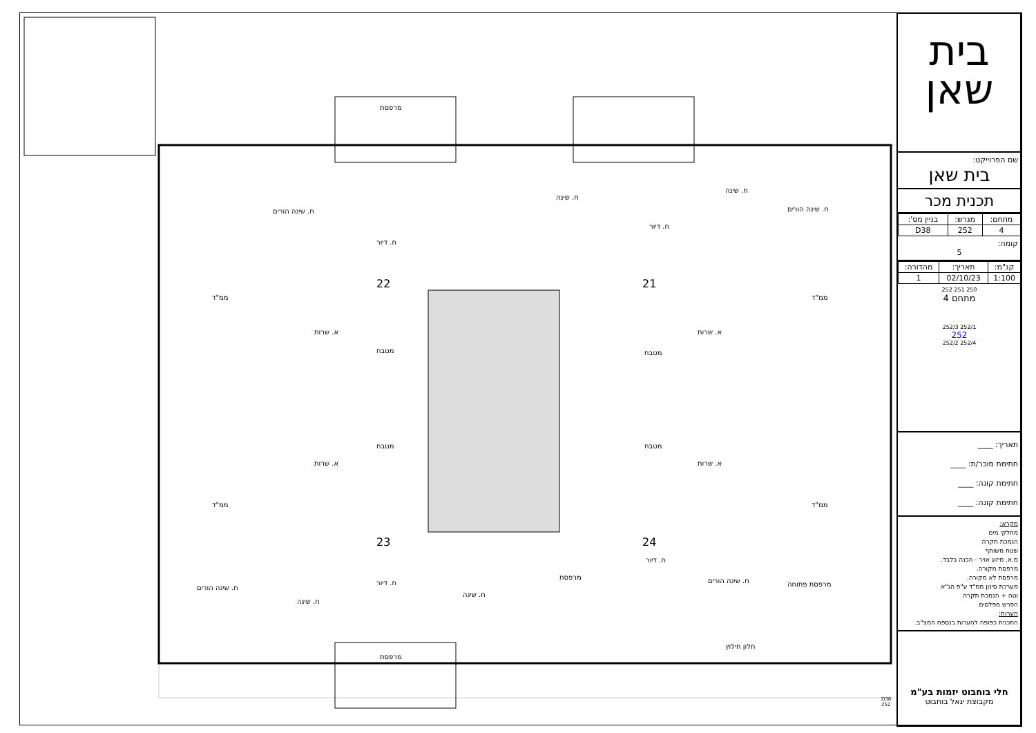22
21
23
24
מרפסת
ח. שינה הורים
ח. דיור
ח. שינה
ח. דיור
ח. שינה
ח. שינה הורים
ממ"ד ממ"ד
א. שרות א. שרות
מטבח מטבח
מטבח מטבח
א. שרות א. שרות
ממ"ד ממ"ד
מרפסת
ח. שינה הורים
ח. שינה
ח. דיור
ח. שינה
ח. דיור
ח. שינה הורים מרפסת פתוחה
מרפסת
חלון חילוץ
בית
שאן
שם הפרוייקט:
בית שאן
תכנית מכר
| מתחם: | מגרש: | בניין מס': |
| --- | --- | --- |
| 4 | 252 | D38 |
קומה:
5
| קנ"מ: | תאריך: | מהדורה: |
| --- | --- | --- |
| 1:100 | 02/10/23 | 1 |
250 251 252
מתחם 4
252/1 252/3
252
252/4 252/2
תאריך: ____
חתימת מוכר/ת: ____
חתימת קונה: ____
חתימת קונה: ____
מקרא:
מחלקי מים
הנמכת תקרה
שטח משותף
מ.א. מיזוג אויר - הכנה בלבד.
מרפסת מקורה.
מרפסת לא מקורה.
מערכת סינון ממ"ד ע"פ הג"א
וטה + הנמכת תקרה
הפרש מפלסים
הערות:
התכנית כפופה להערות בנספח המצ"ב.
חלי בוחבוט יזמות בע"מ
מקבוצת יגאל בוחבוט
D38
252